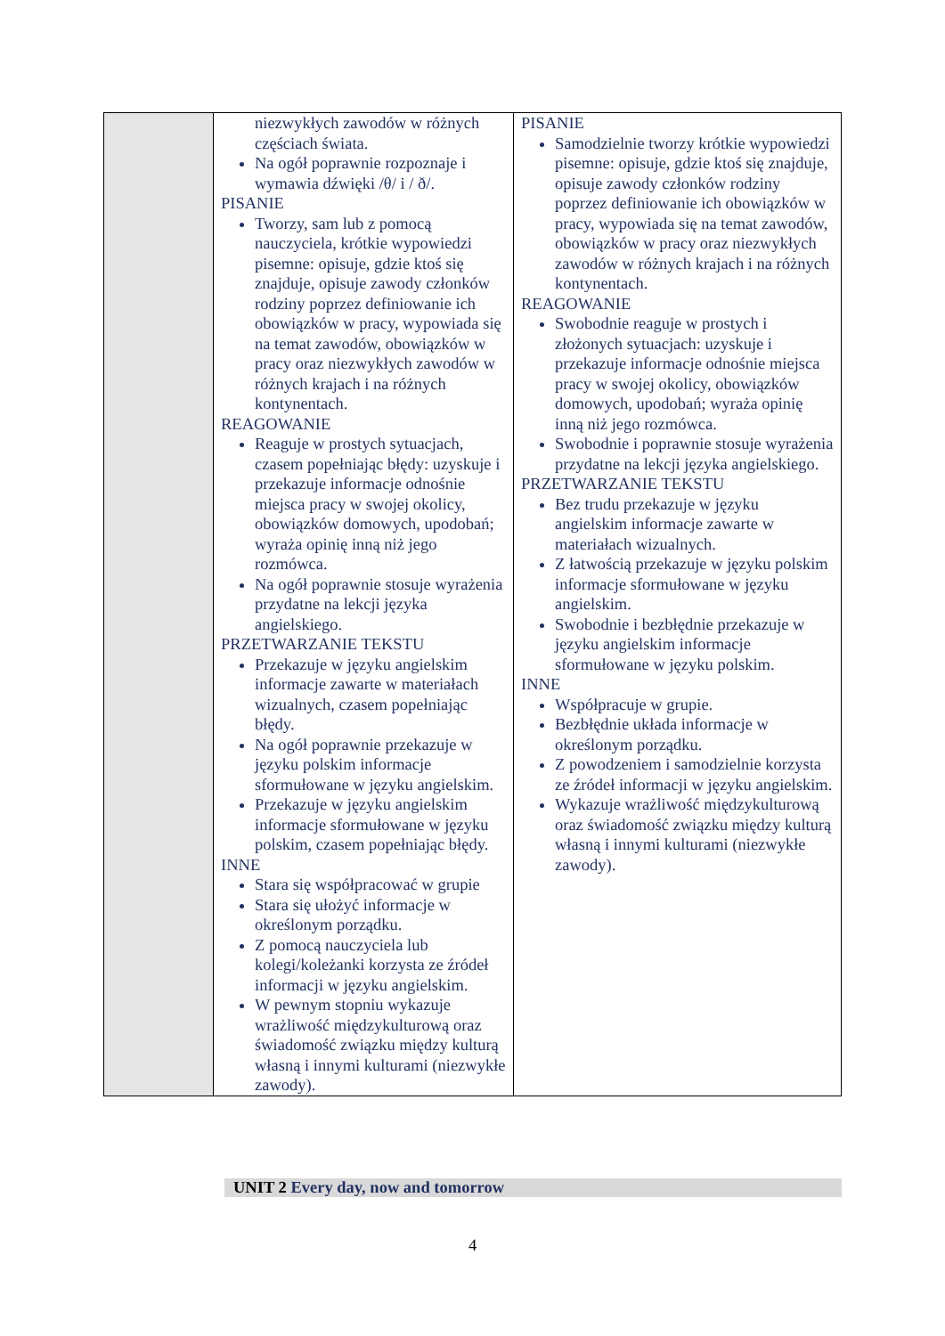| | niezwykłych zawodów w różnych częściach świata. Na ogół poprawnie rozpoznaje i wymawia dźwięki /θ/ i / ð/. PISANIE Tworzy, sam lub z pomocą nauczyciela, krótkie wypowiedzi pisemne: opisuje, gdzie ktoś się znajduje, opisuje zawody członków rodziny poprzez definiowanie ich obowiązków w pracy, wypowiada się na temat zawodów, obowiązków w pracy oraz niezwykłych zawodów w różnych krajach i na różnych kontynentach. REAGOWANIE Reaguje w prostych sytuacjach, czasem popełniając błędy: uzyskuje i przekazuje informacje odnośnie miejsca pracy w swojej okolicy, obowiązków domowych, upodobań; wyraża opinię inną niż jego rozmówca. Na ogół poprawnie stosuje wyrażenia przydatne na lekcji języka angielskiego. PRZETWARZANIE TEKSTU Przekazuje w języku angielskim informacje zawarte w materiałach wizualnych, czasem popełniając błędy. Na ogół poprawnie przekazuje w języku polskim informacje sformułowane w języku angielskim. Przekazuje w języku angielskim informacje sformułowane w języku polskim, czasem popełniając błędy. INNE Stara się współpracować w grupie Stara się ułożyć informacje w określonym porządku. Z pomocą nauczyciela lub kolegi/koleżanki korzysta ze źródeł informacji w języku angielskim. W pewnym stopniu wykazuje wrażliwość międzykulturową oraz świadomość związku między kulturą własną i innymi kulturami (niezwykłe zawody). | PISANIE Samodzielnie tworzy krótkie wypowiedzi pisemne: opisuje, gdzie ktoś się znajduje, opisuje zawody członków rodziny poprzez definiowanie ich obowiązków w pracy, wypowiada się na temat zawodów, obowiązków w pracy oraz niezwykłych zawodów w różnych krajach i na różnych kontynentach. REAGOWANIE Swobodnie reaguje w prostych i złożonych sytuacjach: uzyskuje i przekazuje informacje odnośnie miejsca pracy w swojej okolicy, obowiązków domowych, upodobań; wyraża opinię inną niż jego rozmówca. Swobodnie i poprawnie stosuje wyrażenia przydatne na lekcji języka angielskiego. PRZETWARZANIE TEKSTU Bez trudu przekazuje w języku angielskim informacje zawarte w materiałach wizualnych. Z łatwością przekazuje w języku polskim informacje sformułowane w języku angielskim. Swobodnie i bezbłędnie przekazuje w języku angielskim informacje sformułowane w języku polskim. INNE Współpracuje w grupie. Bezbłędnie układa informacje w określonym porządku. Z powodzeniem i samodzielnie korzysta ze źródeł informacji w języku angielskim. Wykazuje wrażliwość międzykulturową oraz świadomość związku między kulturą własną i innymi kulturami (niezwykłe zawody). |
UNIT 2 Every day, now and tomorrow
4